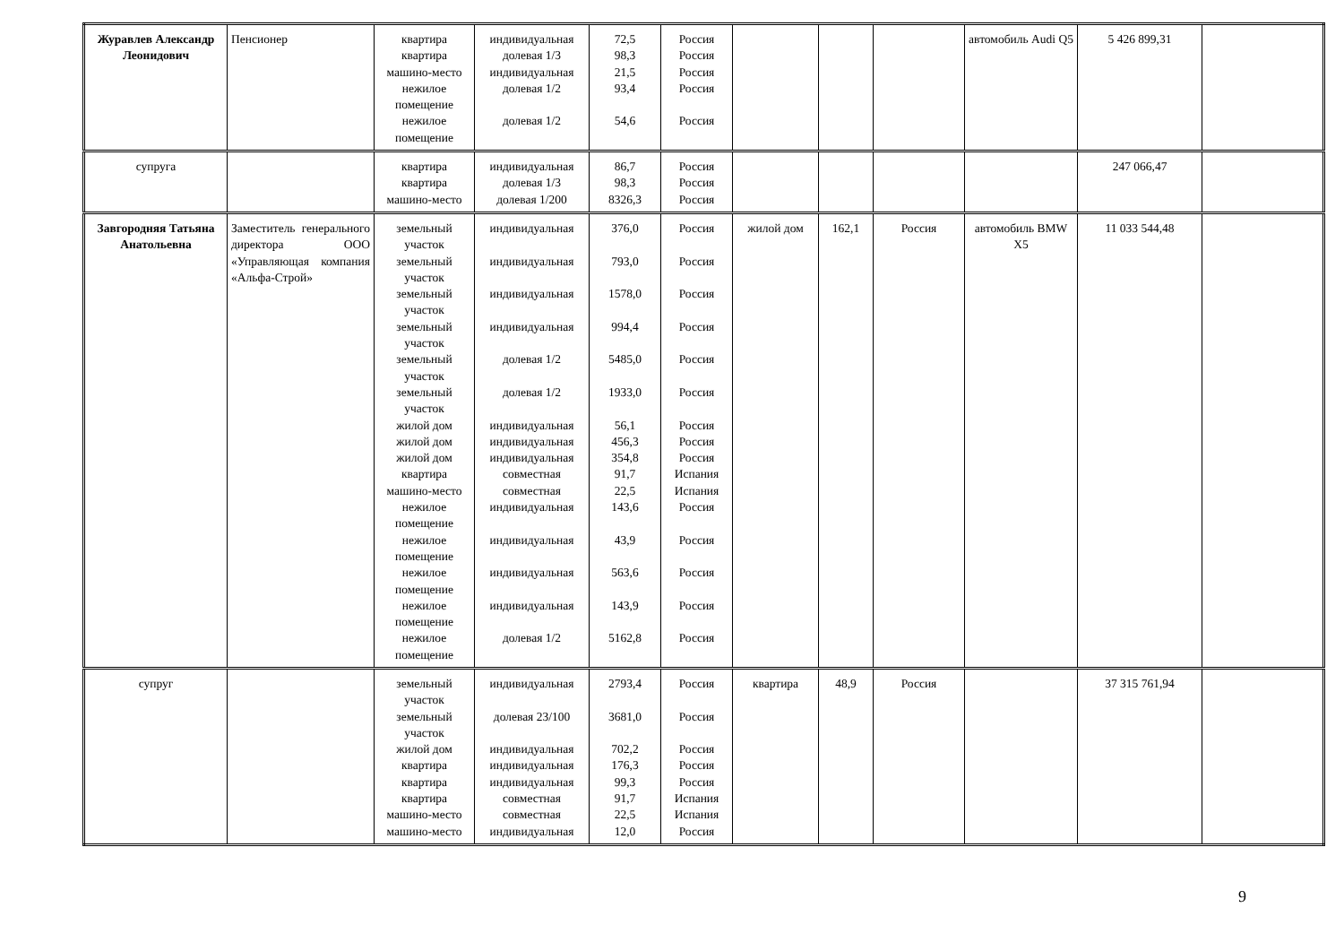| Журавлев Александр Леонидович | Пенсионер | квартира квартира машино-место нежилое помещение нежилое помещение | индивидуальная долевая 1/3 индивидуальная долевая 1/2 долевая 1/2 | 72,5 98,3 21,5 93,4 54,6 | Россия Россия Россия Россия Россия | | | | автомобиль Audi Q5 | 5 426 899,31 | |
| супруга | | квартира квартира машино-место | индивидуальная долевая 1/3 долевая 1/200 | 86,7 98,3 8326,3 | Россия Россия Россия | | | | | 247 066,47 | |
| Завгородняя Татьяна Анатольевна | Заместитель генерального директора ООО «Управляющая компания «Альфа-Строй» | земельный участок земельный участок земельный участок земельный участок земельный участок земельный участок жилой дом жилой дом жилой дом квартира машино-место нежилое помещение нежилое помещение нежилое помещение нежилое помещение нежилое помещение | индивидуальная индивидуальная индивидуальная индивидуальная долевая 1/2 долевая 1/2 индивидуальная индивидуальная индивидуальная совместная совместная индивидуальная индивидуальная индивидуальная индивидуальная долевая 1/2 | 376,0 793,0 1578,0 994,4 5485,0 1933,0 56,1 456,3 354,8 91,7 22,5 143,6 43,9 563,6 143,9 5162,8 | Россия Россия Россия Россия Россия Россия Россия Россия Россия Испания Испания Россия Россия Россия Россия Россия | жилой дом | 162,1 | Россия | автомобиль BMW X5 | 11 033 544,48 | |
| супруг | | земельный участок земельный участок жилой дом квартира квартира квартира машино-место машино-место | индивидуальная долевая 23/100 индивидуальная индивидуальная индивидуальная совместная совместная индивидуальная | 2793,4 3681,0 702,2 176,3 99,3 91,7 22,5 12,0 | Россия Россия Россия Россия Россия Испания Испания Россия | квартира | 48,9 | Россия | | 37 315 761,94 | |
9